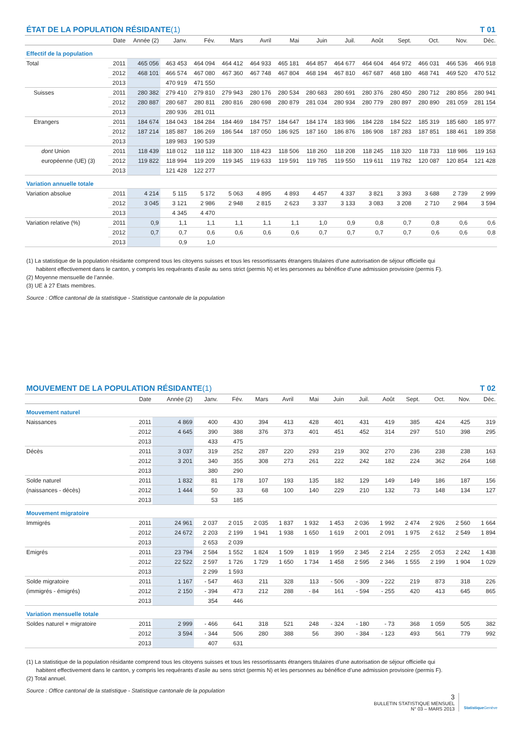ÉTAT DE LA POPULATION RÉSIDANTE (1) T 01
| | Date | Année (2) | Janv. | Fév. | Mars | Avril | Mai | Juin | Juil. | Août | Sept. | Oct. | Nov. | Déc. |
| --- | --- | --- | --- | --- | --- | --- | --- | --- | --- | --- | --- | --- | --- | --- |
| Effectif de la population | | | | | | | | | | | | | | |
| Total | 2011 | 465 056 | 463 453 | 464 094 | 464 412 | 464 933 | 465 181 | 464 857 | 464 677 | 464 604 | 464 972 | 466 031 | 466 536 | 466 918 |
| | 2012 | 468 101 | 466 574 | 467 080 | 467 360 | 467 748 | 467 804 | 468 194 | 467 810 | 467 687 | 468 180 | 468 741 | 469 520 | 470 512 |
| | 2013 | | 470 919 | 471 550 | | | | | | | | | | |
| Suisses | 2011 | 280 382 | 279 410 | 279 810 | 279 943 | 280 176 | 280 534 | 280 683 | 280 691 | 280 376 | 280 450 | 280 712 | 280 856 | 280 941 |
| | 2012 | 280 887 | 280 687 | 280 811 | 280 816 | 280 698 | 280 879 | 281 034 | 280 934 | 280 779 | 280 897 | 280 890 | 281 059 | 281 154 |
| | 2013 | | 280 936 | 281 011 | | | | | | | | | | |
| Etrangers | 2011 | 184 674 | 184 043 | 184 284 | 184 469 | 184 757 | 184 647 | 184 174 | 183 986 | 184 228 | 184 522 | 185 319 | 185 680 | 185 977 |
| | 2012 | 187 214 | 185 887 | 186 269 | 186 544 | 187 050 | 186 925 | 187 160 | 186 876 | 186 908 | 187 283 | 187 851 | 188 461 | 189 358 |
| | 2013 | | 189 983 | 190 539 | | | | | | | | | | |
| dont Union | 2011 | 118 439 | 118 012 | 118 112 | 118 300 | 118 423 | 118 506 | 118 260 | 118 208 | 118 245 | 118 320 | 118 733 | 118 986 | 119 163 |
| européenne (UE) (3) | 2012 | 119 822 | 118 994 | 119 209 | 119 345 | 119 633 | 119 591 | 119 785 | 119 550 | 119 611 | 119 782 | 120 087 | 120 854 | 121 428 |
| | 2013 | | 121 428 | 122 277 | | | | | | | | | | |
| Variation annuelle totale | | | | | | | | | | | | | | |
| Variation absolue | 2011 | 4 214 | 5 115 | 5 172 | 5 063 | 4 895 | 4 893 | 4 457 | 4 337 | 3 821 | 3 393 | 3 688 | 2 739 | 2 999 |
| | 2012 | 3 045 | 3 121 | 2 986 | 2 948 | 2 815 | 2 623 | 3 337 | 3 133 | 3 083 | 3 208 | 2 710 | 2 984 | 3 594 |
| | 2013 | | 4 345 | 4 470 | | | | | | | | | | |
| Variation relative (%) | 2011 | 0,9 | 1,1 | 1,1 | 1,1 | 1,1 | 1,1 | 1,0 | 0,9 | 0,8 | 0,7 | 0,8 | 0,6 | 0,6 |
| | 2012 | 0,7 | 0,7 | 0,6 | 0,6 | 0,6 | 0,6 | 0,7 | 0,7 | 0,7 | 0,7 | 0,6 | 0,6 | 0,8 |
| | 2013 | | 0,9 | 1,0 | | | | | | | | | | |
(1) La statistique de la population résidante comprend tous les citoyens suisses et tous les ressortissants étrangers titulaires d’une autorisation de séjour officielle qui
habitent effectivement dans le canton, y compris les requérants d’asile au sens strict (permis N) et les personnes au bénéfice d’une admission provisoire (permis F).
(2) Moyenne mensuelle de l’année.
(3) UE à 27 Etats membres.
Source : Office cantonal de la statistique - Statistique cantonale de la population
MOUVEMENT DE LA POPULATION RÉSIDANTE (1) T 02
| | Date | Année (2) | Janv. | Fév. | Mars | Avril | Mai | Juin | Juil. | Août | Sept. | Oct. | Nov. | Déc. |
| --- | --- | --- | --- | --- | --- | --- | --- | --- | --- | --- | --- | --- | --- | --- |
| Mouvement naturel | | | | | | | | | | | | | | |
| Naissances | 2011 | 4 869 | 400 | 430 | 394 | 413 | 428 | 401 | 431 | 419 | 385 | 424 | 425 | 319 |
| | 2012 | 4 645 | 390 | 388 | 376 | 373 | 401 | 451 | 452 | 314 | 297 | 510 | 398 | 295 |
| | 2013 | | 433 | 475 | | | | | | | | | | |
| Décès | 2011 | 3 037 | 319 | 252 | 287 | 220 | 293 | 219 | 302 | 270 | 236 | 238 | 238 | 163 |
| | 2012 | 3 201 | 340 | 355 | 308 | 273 | 261 | 222 | 242 | 182 | 224 | 362 | 264 | 168 |
| | 2013 | | 380 | 290 | | | | | | | | | | |
| Solde naturel | 2011 | 1 832 | 81 | 178 | 107 | 193 | 135 | 182 | 129 | 149 | 149 | 186 | 187 | 156 |
| (naissances - décès) | 2012 | 1 444 | 50 | 33 | 68 | 100 | 140 | 229 | 210 | 132 | 73 | 148 | 134 | 127 |
| | 2013 | | 53 | 185 | | | | | | | | | | |
| Mouvement migratoire | | | | | | | | | | | | | | |
| Immigrés | 2011 | 24 961 | 2 037 | 2 015 | 2 035 | 1 837 | 1 932 | 1 453 | 2 036 | 1 992 | 2 474 | 2 926 | 2 560 | 1 664 |
| | 2012 | 24 672 | 2 203 | 2 199 | 1 941 | 1 938 | 1 650 | 1 619 | 2 001 | 2 091 | 1 975 | 2 612 | 2 549 | 1 894 |
| | 2013 | | 2 653 | 2 039 | | | | | | | | | | |
| Emigrés | 2011 | 23 794 | 2 584 | 1 552 | 1 824 | 1 509 | 1 819 | 1 959 | 2 345 | 2 214 | 2 255 | 2 053 | 2 242 | 1 438 |
| | 2012 | 22 522 | 2 597 | 1 726 | 1 729 | 1 650 | 1 734 | 1 458 | 2 595 | 2 346 | 1 555 | 2 199 | 1 904 | 1 029 |
| | 2013 | | 2 299 | 1 593 | | | | | | | | | | |
| Solde migratoire | 2011 | 1 167 | - 547 | 463 | 211 | 328 | 113 | - 506 | - 309 | - 222 | 219 | 873 | 318 | 226 |
| (immigrés - émigrés) | 2012 | 2 150 | - 394 | 473 | 212 | 288 | - 84 | 161 | - 594 | - 255 | 420 | 413 | 645 | 865 |
| | 2013 | | 354 | 446 | | | | | | | | | | |
| Variation mensuelle totale | | | | | | | | | | | | | | |
| Soldes naturel + migratoire | 2011 | 2 999 | - 466 | 641 | 318 | 521 | 248 | - 324 | - 180 | - 73 | 368 | 1 059 | 505 | 382 |
| | 2012 | 3 594 | - 344 | 506 | 280 | 388 | 56 | 390 | - 384 | - 123 | 493 | 561 | 779 | 992 |
| | 2013 | | 407 | 631 | | | | | | | | | | |
(1) La statistique de la population résidante comprend tous les citoyens suisses et tous les ressortissants étrangers titulaires d’une autorisation de séjour officielle qui
habitent effectivement dans le canton, y compris les requérants d’asile au sens strict (permis N) et les personnes au bénéfice d’une admission provisoire (permis F).
(2) Total annuel.
Source : Office cantonal de la statistique - Statistique cantonale de la population
3
BULLETIN STATISTIQUE MENSUEL
N° 03 – MARS 2013
Statistique Genève